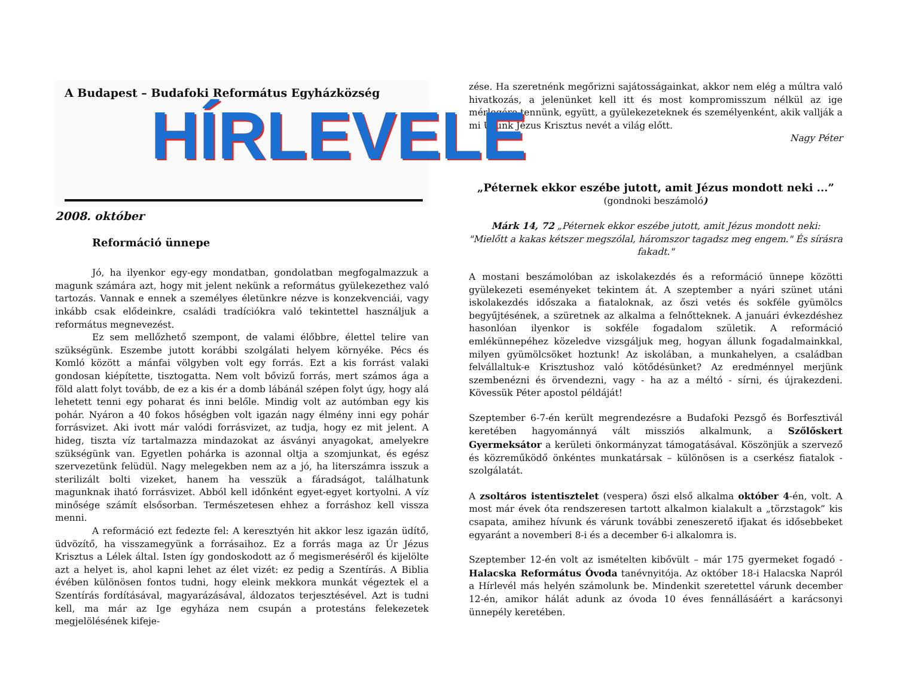A Budapest – Budafoki Református Egyházközség
HÍRLEVELE
2008. október
Reformáció ünnepe
Jó, ha ilyenkor egy-egy mondatban, gondolatban megfogalmazzuk a magunk számára azt, hogy mit jelent nekünk a református gyülekezethez való tartozás. Vannak e ennek a személyes életünkre nézve is konzekvenciái, vagy inkább csak elődeinkre, családi tradíciókra való tekintettel használjuk a református megnevezést.
Ez sem mellőzhető szempont, de valami élőbbre, élettel telire van szükségünk. Eszembe jutott korábbi szolgálati helyem környéke. Pécs és Komló között a mánfai völgyben volt egy forrás. Ezt a kis forrást valaki gondosan kiépítette, tisztogatta. Nem volt bővizű forrás, mert számos ága a föld alatt folyt tovább, de ez a kis ér a domb lábánál szépen folyt úgy, hogy alá lehetett tenni egy poharat és inni belőle. Mindig volt az autómban egy kis pohár. Nyáron a 40 fokos hőségben volt igazán nagy élmény inni egy pohár forrásvizet. Aki ivott már valódi forrásvizet, az tudja, hogy ez mit jelent. A hideg, tiszta víz tartalmazza mindazokat az ásványi anyagokat, amelyekre szükségünk van. Egyetlen pohárka is azonnal oltja a szomjunkat, és egész szervezetünk felüdül. Nagy melegekben nem az a jó, ha literszámra isszuk a sterilizált bolti vizeket, hanem ha vesszük a fáradságot, találhatunk magunknak iható forrásvizet. Ab­ból kell időnként egyet-egyet kortyolni. A víz minősége számít elsősorban. Természetesen ehhez a forráshoz kell vissza menni.
A reformáció ezt fedezte fel: A keresztyén hit akkor lesz igazán üdítő, üdvözítő, ha visszamegyünk a forrásaihoz. Ez a forrás maga az Úr Jézus Krisztus a Lélek által. Isten így gondoskodott az ő megismeréséről és kijelölte azt a helyet is, ahol kapni lehet az élet vizét: ez pedig a Szentírás. A Biblia évében különösen fontos tudni, hogy eleink mekkora munkát végeztek el a Szentírás fordításával, magyarázásával, áldozatos terjesztésével. Azt is tudni kell, ma már az Ige egyháza nem csupán a protestáns felekezetek megjelölésének kifeje-
zése. Ha szeretnénk megőrizni sajátosságainkat, akkor nem elég a múltra való hivatkozás, a jelenünket kell itt és most kompromisszum nélkül az ige mérlegére tennünk, együtt, a gyülekezeteknek és személyenként, akik vallják a mi Urunk Jézus Krisztus nevét a világ előtt.
Nagy Péter
„Péternek ekkor eszébe jutott, amit Jézus mondott neki ...”
(gondnoki beszámoló)
Márk 14, 72 „Péternek ekkor eszébe jutott, amit Jézus mondott neki:
"Mielőtt a kakas kétszer megszólal, háromszor tagadsz meg engem." És sírásra fakadt."
A mostani beszámolóban az iskolakezdés és a reformáció ünnepe közötti gyülekezeti eseményeket tekintem át. A szeptember a nyári szünet utáni iskolakezdés időszaka a fiataloknak, az őszi vetés és sokféle gyümölcs begyűjtésének, a szüretnek az alkalma a felnőtteknek. A januári évkezdéshez hasonlóan ilyenkor is sokféle fogadalom születik. A reformáció emlékünnepéhez közeledve vizsgáljuk meg, hogyan állunk fogadalmainkkal, milyen gyümölcsöket hoztunk! Az iskolában, a munkahelyen, a családban felvállaltuk-e Krisztushoz való kötődésünket? Az eredménnyel merjünk szembenézni és örvendezni, vagy - ha az a méltó - sírni, és újrakezdeni. Kövessük Péter apostol példáját!
Szeptember 6-7-én került megrendezésre a Budafoki Pezsgő és Borfesztivál keretében hagyománnyá vált missziós alkalmunk, a Szőlőskert Gyermeksátor a kerületi önkormányzat támogatásával. Köszönjük a szervező és közreműködő önkéntes munkatársak – különösen is a cserkész fiatalok - szolgálatát.
A zsoltáros istentisztelet (vespera) őszi első alkalma október 4-én, volt. A most már évek óta rendszeresen tartott alkalmon kialakult a „törzstagok” kis csapata, amihez hívunk és várunk további zeneszerető ifjakat és idősebbeket egyaránt a novemberi 8-i és a december 6-i alkalomra is.
Szeptember 12-én volt az ismételten kibővült – már 175 gyermeket fogadó - Halacska Református Óvoda tanévnyitója. Az október 18-i Halacska Napról a Hírlevél más helyén számolunk be. Mindenkit szeretettel várunk december 12-én, amikor hálát adunk az óvoda 10 éves fennállásáért a karácsonyi ünnepély keretében.